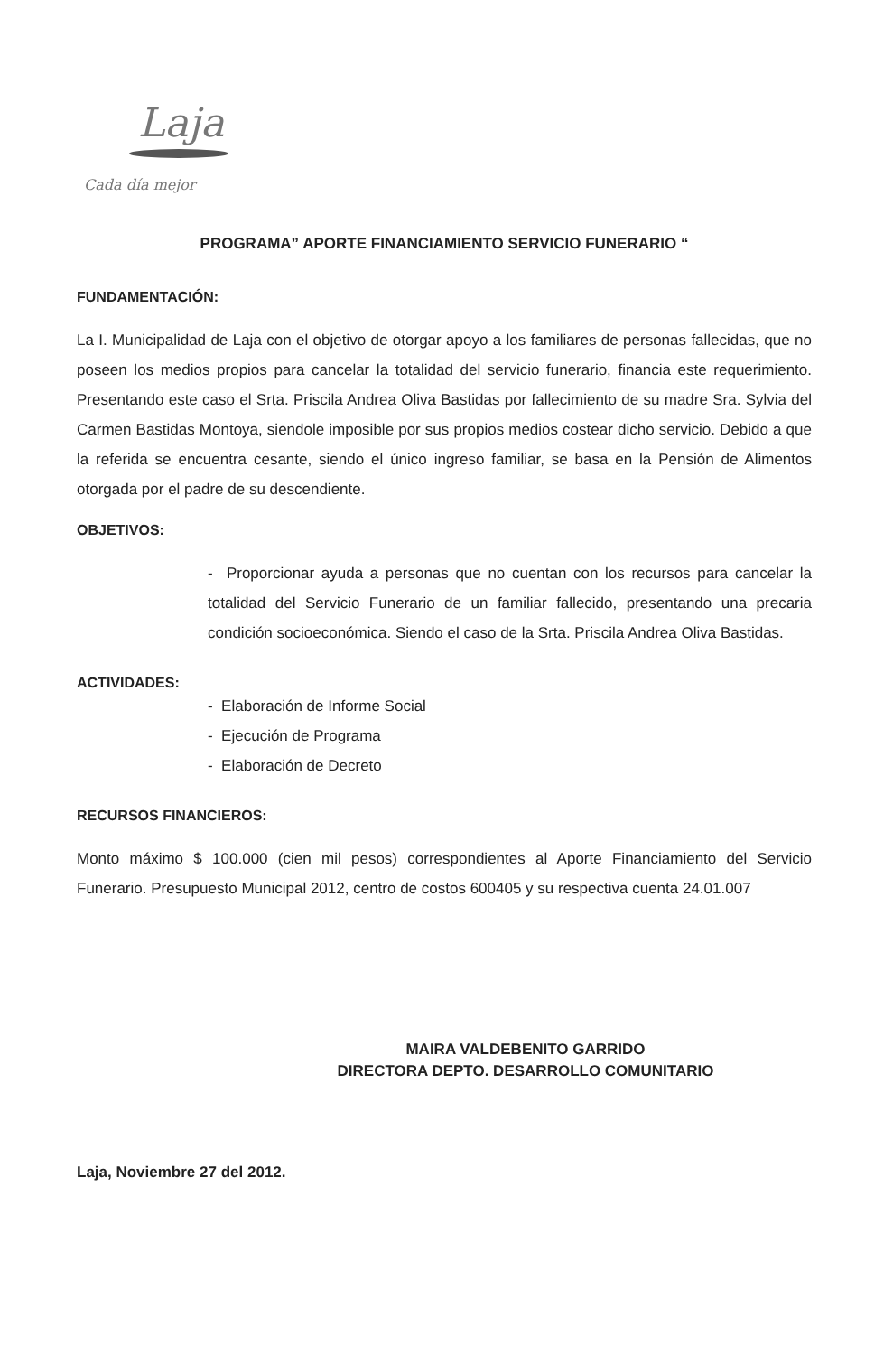Laja
Cada día mejor
PROGRAMA” APORTE FINANCIAMIENTO SERVICIO FUNERARIO “
FUNDAMENTACIÓN:
La I. Municipalidad de Laja con el objetivo de otorgar apoyo a los familiares de personas fallecidas, que no poseen los medios propios para cancelar la totalidad del servicio funerario, financia este requerimiento. Presentando este caso el Srta. Priscila Andrea Oliva Bastidas por fallecimiento de su madre Sra. Sylvia del Carmen Bastidas Montoya, siendole imposible por sus propios medios costear dicho servicio. Debido a que la referida se encuentra cesante, siendo el único ingreso familiar, se basa en la Pensión de Alimentos otorgada por el padre de su descendiente.
OBJETIVOS:
- Proporcionar ayuda a personas que no cuentan con los recursos para cancelar la totalidad del Servicio Funerario de un familiar fallecido, presentando una precaria condición socioeconómica. Siendo el caso de la Srta. Priscila Andrea Oliva Bastidas.
ACTIVIDADES:
- Elaboración de Informe Social
- Ejecución de Programa
- Elaboración de Decreto
RECURSOS FINANCIEROS:
Monto máximo $ 100.000 (cien mil pesos) correspondientes al Aporte Financiamiento del Servicio Funerario. Presupuesto Municipal 2012, centro de costos 600405 y su respectiva cuenta 24.01.007
MAIRA VALDEBENITO GARRIDO
DIRECTORA DEPTO. DESARROLLO COMUNITARIO
Laja, Noviembre 27 del 2012.